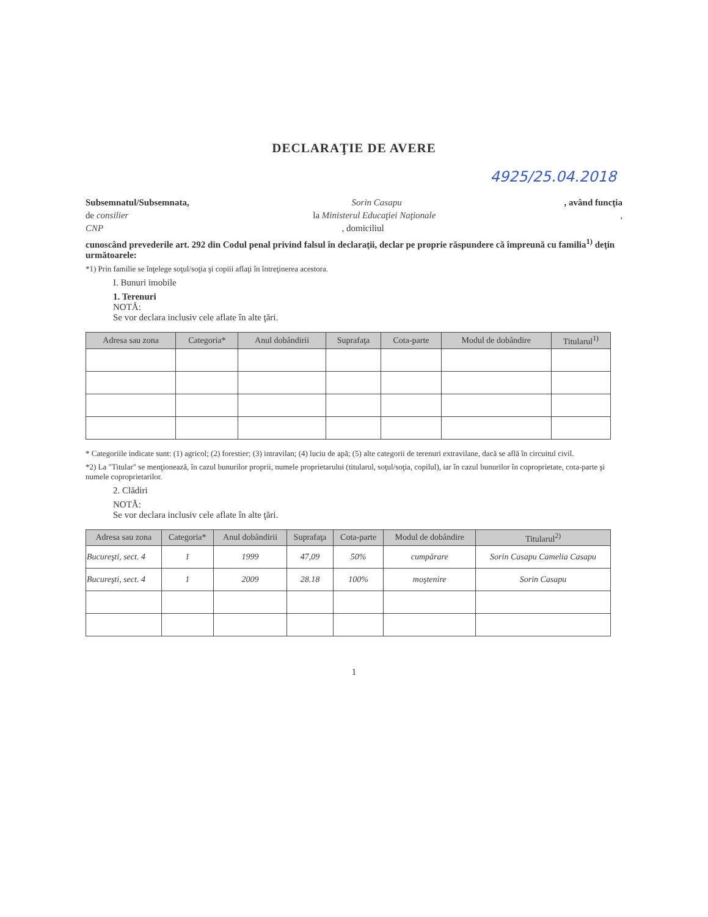DECLARAŢIE DE AVERE
4925/25.04.2018
Subsemnatul/Subsemnata, Sorin Casapu, având funcţia
de consilier la Ministerul Educaţiei Naţionale,
CNP, domiciliul
cunoscând prevederile art. 292 din Codul penal privind falsul în declaraţii, declar pe proprie răspundere că împreună cu familia<sup>1)</sup> deţin următoarele:
*1) Prin familie se înţelege soţul/soţia şi copiii aflaţi în întreţinerea acestora.
I. Bunuri imobile
1. Terenuri
NOTĂ:
Se vor declara inclusiv cele aflate în alte ţări.
| Adresa sau zona | Categoria* | Anul dobândirii | Suprafaţa | Cota-parte | Modul de dobândire | Titularul<sup>1)</sup> |
| --- | --- | --- | --- | --- | --- | --- |
* Categoriile indicate sunt: (1) agricol; (2) forestier; (3) intravilan; (4) luciu de apă; (5) alte categorii de terenuri extravilane, dacă se află în circuitul civil.
*2) La "Titular" se menţionează, în cazul bunurilor proprii, numele proprietarului (titularul, soţul/soţia, copilul), iar în cazul bunurilor în coproprietate, cota-parte şi numele coproprietarilor.
2. Clădiri
NOTĂ:
Se vor declara inclusiv cele aflate în alte ţări.
| Adresa sau zona | Categoria* | Anul dobândirii | Suprafaţa | Cota-parte | Modul de dobândire | Titularul<sup>2)</sup> |
| --- | --- | --- | --- | --- | --- | --- |
| Bucureşti, sect. 4 | 1 | 1999 | 47,09 | 50% | cumpărare | Sorin Casapu Camelia Casapu |
| Bucureşti, sect. 4 | 1 | 2009 | 28.18 | 100% | moştenire | Sorin Casapu |
1